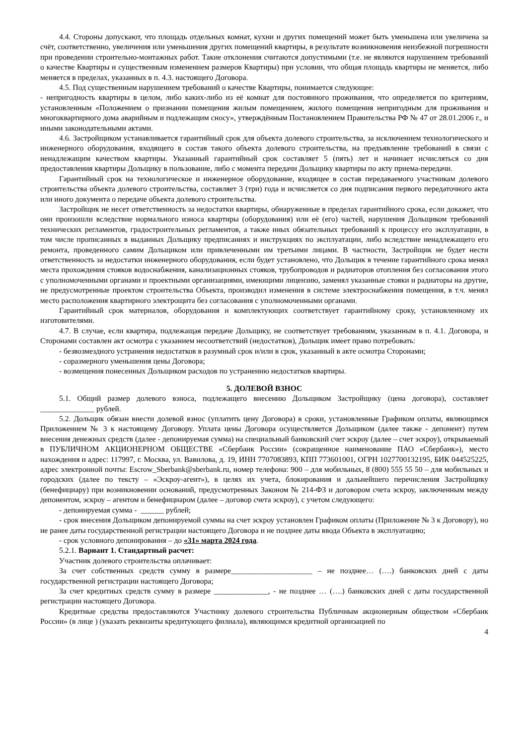4.4. Стороны допускают, что площадь отдельных комнат, кухни и других помещений может быть уменьшена или увеличена за счёт, соответственно, увеличения или уменьшения других помещений квартиры, в результате возникновения неизбежной погрешности при проведении строительно-монтажных работ. Такие отклонения считаются допустимыми (т.е. не являются нарушением требований о качестве Квартиры и существенным изменением размеров Квартиры) при условии, что общая площадь квартиры не меняется, либо меняется в пределах, указанных в п. 4.3. настоящего Договора.
4.5. Под существенным нарушением требований о качестве Квартиры, понимается следующее:
- непригодность квартиры в целом, либо каких-либо из её комнат для постоянного проживания, что определяется по критериям, установленным «Положением о признании помещения жилым помещением, жилого помещения непригодным для проживания и многоквартирного дома аварийным и подлежащим сносу», утверждённым Постановлением Правительства РФ № 47 от 28.01.2006 г., и иными законодательными актами.
4.6. Застройщиком устанавливается гарантийный срок для объекта долевого строительства, за исключением технологического и инженерного оборудования, входящего в состав такого объекта долевого строительства, на предъявление требований в связи с ненадлежащим качеством квартиры. Указанный гарантийный срок составляет 5 (пять) лет и начинает исчисляться со дня предоставления квартиры Дольщику в пользование, либо с момента передачи Дольщику квартиры по акту приема-передачи.
Гарантийный срок на технологическое и инженерное оборудование, входящее в состав передаваемого участникам долевого строительства объекта долевого строительства, составляет 3 (три) года и исчисляется со дня подписания первого передаточного акта или иного документа о передаче объекта долевого строительства.
Застройщик не несет ответственность за недостатки квартиры, обнаруженные в пределах гарантийного срока, если докажет, что они произошли вследствие нормального износа квартиры (оборудования) или её (его) частей, нарушения Дольщиком требований технических регламентов, градостроительных регламентов, а также иных обязательных требований к процессу его эксплуатации, в том числе прописанных в выданных Дольщику предписаниях и инструкциях по эксплуатации, либо вследствие ненадлежащего его ремонта, проведенного самим Дольщиком или привлеченными им третьими лицами. В частности, Застройщик не будет нести ответственность за недостатки инженерного оборудования, если будет установлено, что Дольщик в течение гарантийного срока менял места прохождения стояков водоснабжения, канализационных стояков, трубопроводов и радиаторов отопления без согласования этого с уполномоченными органами и проектными организациями, имеющими лицензию, заменял указанные стояки и радиаторы на другие, не предусмотренные проектом строительства Объекта, производил изменения в системе электроснабжения помещения, в т.ч. менял место расположения квартирного электрощита без согласования с уполномоченными органами.
Гарантийный срок материалов, оборудования и комплектующих соответствует гарантийному сроку, установленному их изготовителями.
4.7. В случае, если квартира, подлежащая передаче Дольщику, не соответствует требованиям, указанным в п. 4.1. Договора, и Сторонами составлен акт осмотра с указанием несоответствий (недостатков), Дольщик имеет право потребовать:
- безвозмездного устранения недостатков в разумный срок и/или в срок, указанный в акте осмотра Сторонами;
- соразмерного уменьшения цены Договора;
- возмещения понесенных Дольщиком расходов по устранению недостатков квартиры.
5. ДОЛЕВОЙ ВЗНОС
5.1. Общий размер долевого взноса, подлежащего внесению Дольщиком Застройщику (цена договора), составляет ______________ рублей.
5.2. Дольщик обязан внести долевой взнос (уплатить цену Договора) в сроки, установленные Графиком оплаты, являющимся Приложением № 3 к настоящему Договору. Уплата цены Договора осуществляется Дольщиком (далее также - депонент) путем внесения денежных средств (далее - депонируемая сумма) на специальный банковский счет эскроу (далее – счет эскроу), открываемый в ПУБЛИЧНОМ АКЦИОНЕРНОМ ОБЩЕСТВЕ «Сбербанк России» (сокращенное наименование ПАО «Сбербанк»), место нахождения и адрес: 117997, г. Москва, ул. Вавилова, д. 19, ИНН 7707083893, КПП 773601001, ОГРН 1027700132195, БИК 044525225, адрес электронной почты: Escrow_Sberbank@sberbank.ru, номер телефона: 900 – для мобильных, 8 (800) 555 55 50 – для мобильных и городских (далее по тексту – «Эскроу-агент»), в целях их учета, блокирования и дальнейшего перечисления Застройщику (бенефициару) при возникновении оснований, предусмотренных Законом № 214-ФЗ и договором счета эскроу, заключенным между депонентом, эскроу – агентом и бенефициаром (далее – договор счета эскроу), с учетом следующего:
- депонируемая сумма - ______ рублей;
- срок внесения Дольщиком депонируемой суммы на счет эскроу установлен Графиком оплаты (Приложение № 3 к Договору), но не ранее даты государственной регистрации настоящего Договора и не позднее даты ввода Объекта в эксплуатацию;
- срок условного депонирования – до «31» марта 2024 года.
5.2.1. Вариант 1. Стандартный расчет:
Участник долевого строительства оплачивает:
За счет собственных средств сумму в размере_____________________ – не позднее… (….) банковских дней с даты государственной регистрации настоящего Договора;
За счет кредитных средств сумму в размере ______________, - не позднее … (….) банковских дней с даты государственной регистрации настоящего Договора.
Кредитные средства предоставляются Участнику долевого строительства Публичным акционерным обществом «Сбербанк России» (в лице ) (указать реквизиты кредитующего филиала), являющимся кредитной организацией по
4